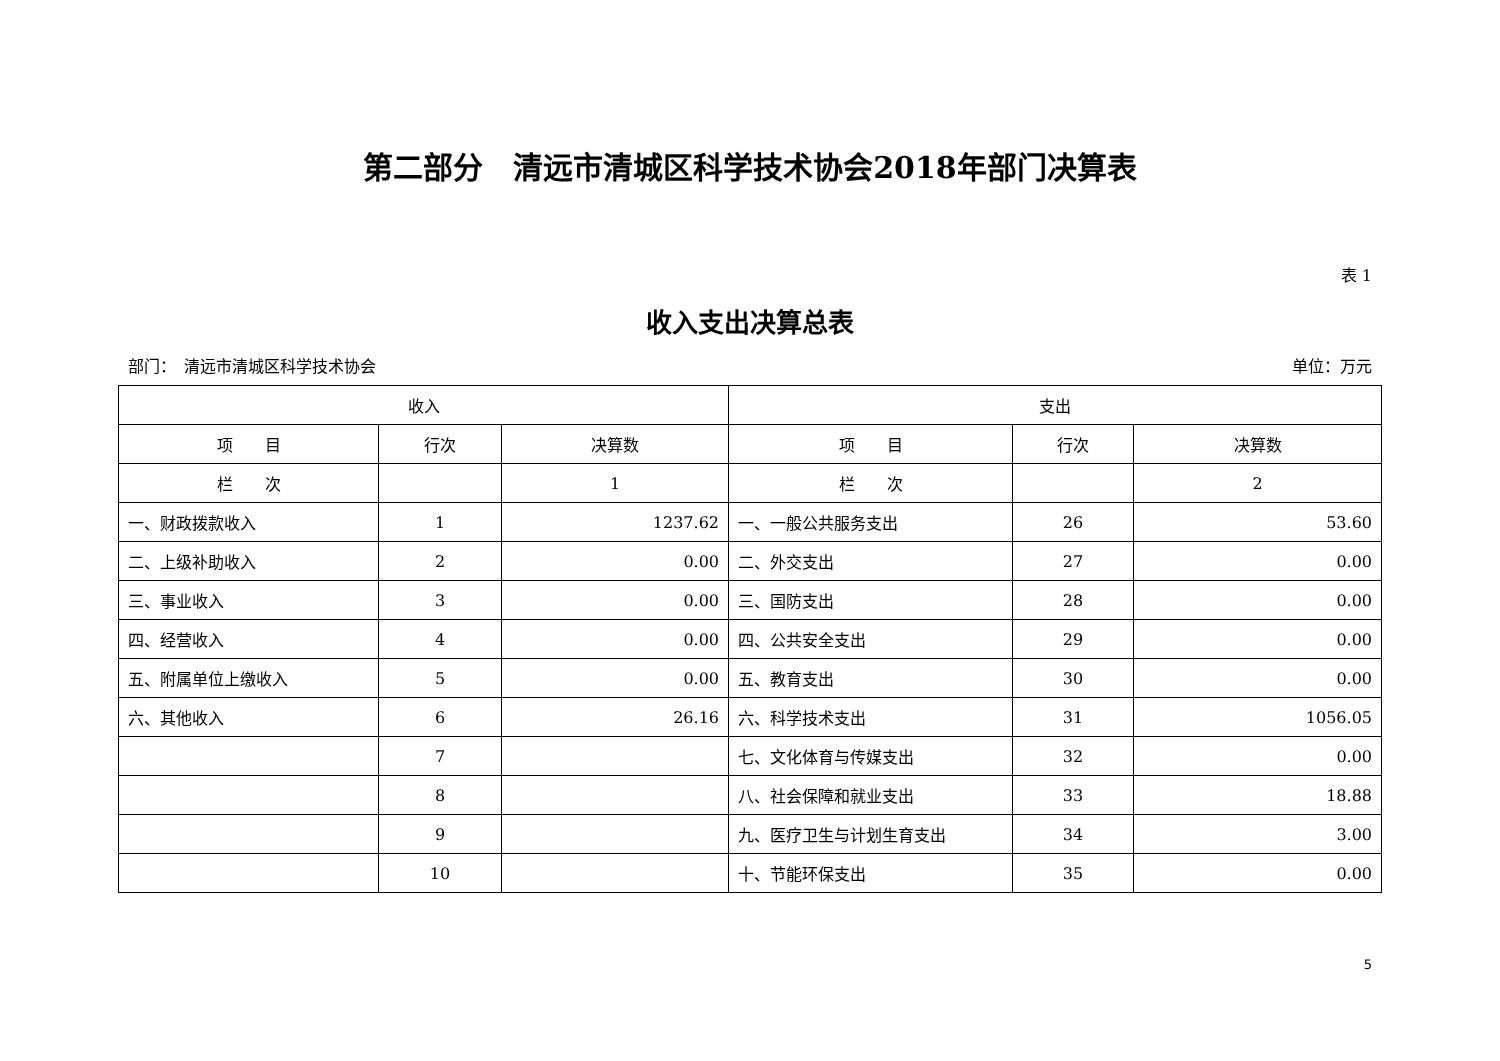第二部分　清远市清城区科学技术协会2018年部门决算表
表 1
收入支出决算总表
部门：　清远市清城区科学技术协会 单位：万元
| 收入 | | | 支出 | | |
| --- | --- | --- | --- | --- | --- |
| 项 目 | 行次 | 决算数 | 项 目 | 行次 | 决算数 |
| 栏 次 | | 1 | 栏 次 | | 2 |
| 一、财政拨款收入 | 1 | 1237.62 | 一、一般公共服务支出 | 26 | 53.60 |
| 二、上级补助收入 | 2 | 0.00 | 二、外交支出 | 27 | 0.00 |
| 三、事业收入 | 3 | 0.00 | 三、国防支出 | 28 | 0.00 |
| 四、经营收入 | 4 | 0.00 | 四、公共安全支出 | 29 | 0.00 |
| 五、附属单位上缴收入 | 5 | 0.00 | 五、教育支出 | 30 | 0.00 |
| 六、其他收入 | 6 | 26.16 | 六、科学技术支出 | 31 | 1056.05 |
| | 7 | | 七、文化体育与传媒支出 | 32 | 0.00 |
| | 8 | | 八、社会保障和就业支出 | 33 | 18.88 |
| | 9 | | 九、医疗卫生与计划生育支出 | 34 | 3.00 |
| | 10 | | 十、节能环保支出 | 35 | 0.00 |
5